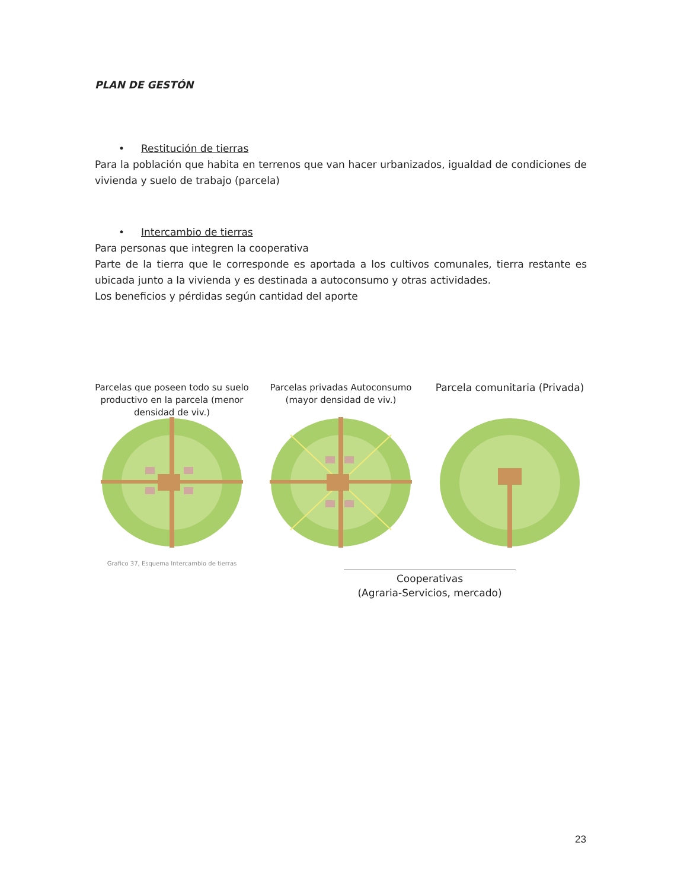PLAN DE GESTÓN
• Restitución de tierras
Para la población que habita en terrenos que van hacer urbanizados, igualdad de condiciones de vivienda y suelo de trabajo (parcela)
• Intercambio de tierras
Para personas que integren la cooperativa
Parte de la tierra que le corresponde es aportada a los cultivos comunales, tierra restante es ubicada junto a la vivienda y es destinada a autoconsumo y otras actividades.
Los beneficios y pérdidas según cantidad del aporte
Parcelas que poseen todo su suelo productivo en la parcela (menor densidad de viv.)
Grafico 37, Esquema Intercambio de tierras
Parcelas privadas Autoconsumo (mayor densidad de viv.)
Parcela comunitaria (Privada)
Cooperativas
(Agraria-Servicios, mercado)
23